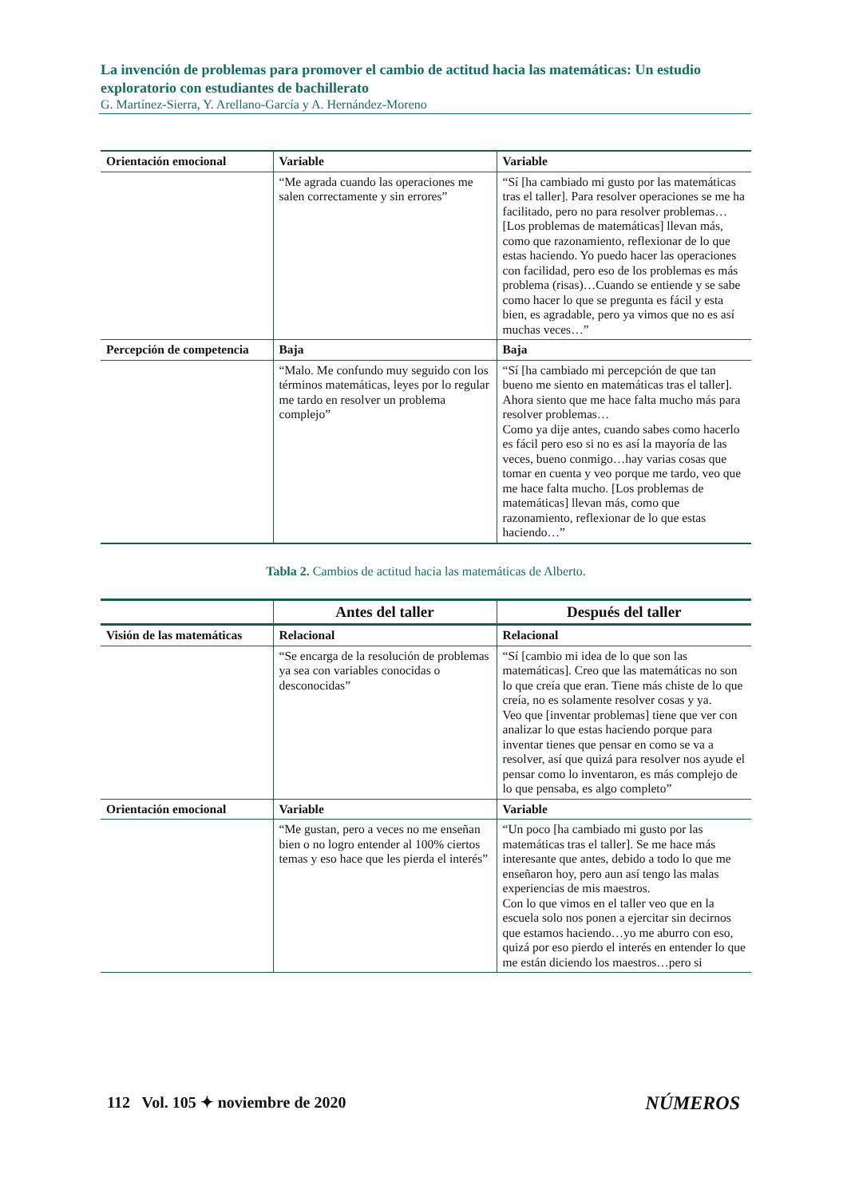La invención de problemas para promover el cambio de actitud hacia las matemáticas: Un estudio exploratorio con estudiantes de bachillerato
G. Martínez-Sierra, Y. Arellano-García y A. Hernández-Moreno
| Orientación emocional | Variable | Variable |
| | “Me agrada cuando las operaciones me salen correctamente y sin errores” | “Sí [ha cambiado mi gusto por las matemáticas tras el taller]. Para resolver operaciones se me ha facilitado, pero no para resolver problemas… [Los problemas de matemáticas] llevan más, como que razonamiento, reflexionar de lo que estas haciendo. Yo puedo hacer las operaciones con facilidad, pero eso de los problemas es más problema (risas)…Cuando se entiende y se sabe como hacer lo que se pregunta es fácil y esta bien, es agradable, pero ya vimos que no es así muchas veces…” |
| Percepción de competencia | Baja | Baja |
| | “Malo. Me confundo muy seguido con los términos matemáticas, leyes por lo regular me tardo en resolver un problema complejo” | “Sí [ha cambiado mi percepción de que tan bueno me siento en matemáticas tras el taller]. Ahora siento que me hace falta mucho más para resolver problemas… Como ya dije antes, cuando sabes como hacerlo es fácil pero eso si no es así la mayoría de las veces, bueno conmigo…hay varias cosas que tomar en cuenta y veo porque me tardo, veo que me hace falta mucho. [Los problemas de matemáticas] llevan más, como que razonamiento, reflexionar de lo que estas haciendo…” |
Tabla 2. Cambios de actitud hacia las matemáticas de Alberto.
| | Antes del taller | Después del taller |
| --- | --- | --- |
| Visión de las matemáticas | Relacional | Relacional |
| | “Se encarga de la resolución de problemas ya sea con variables conocidas o desconocidas” | “Sí [cambio mi idea de lo que son las matemáticas]. Creo que las matemáticas no son lo que creía que eran. Tiene más chiste de lo que creía, no es solamente resolver cosas y ya. Veo que [inventar problemas] tiene que ver con analizar lo que estas haciendo porque para inventar tienes que pensar en como se va a resolver, así que quizá para resolver nos ayude el pensar como lo inventaron, es más complejo de lo que pensaba, es algo completo” |
| Orientación emocional | Variable | Variable |
| | “Me gustan, pero a veces no me enseñan bien o no logro entender al 100% ciertos temas y eso hace que les pierda el interés” | “Un poco [ha cambiado mi gusto por las matemáticas tras el taller]. Se me hace más interesante que antes, debido a todo lo que me enseñaron hoy, pero aun así tengo las malas experiencias de mis maestros. Con lo que vimos en el taller veo que en la escuela solo nos ponen a ejercitar sin decirnos que estamos haciendo…yo me aburro con eso, quizá por eso pierdo el interés en entender lo que me están diciendo los maestros…pero si |
112 Vol. 105 ✦ noviembre de 2020 NÚMEROS